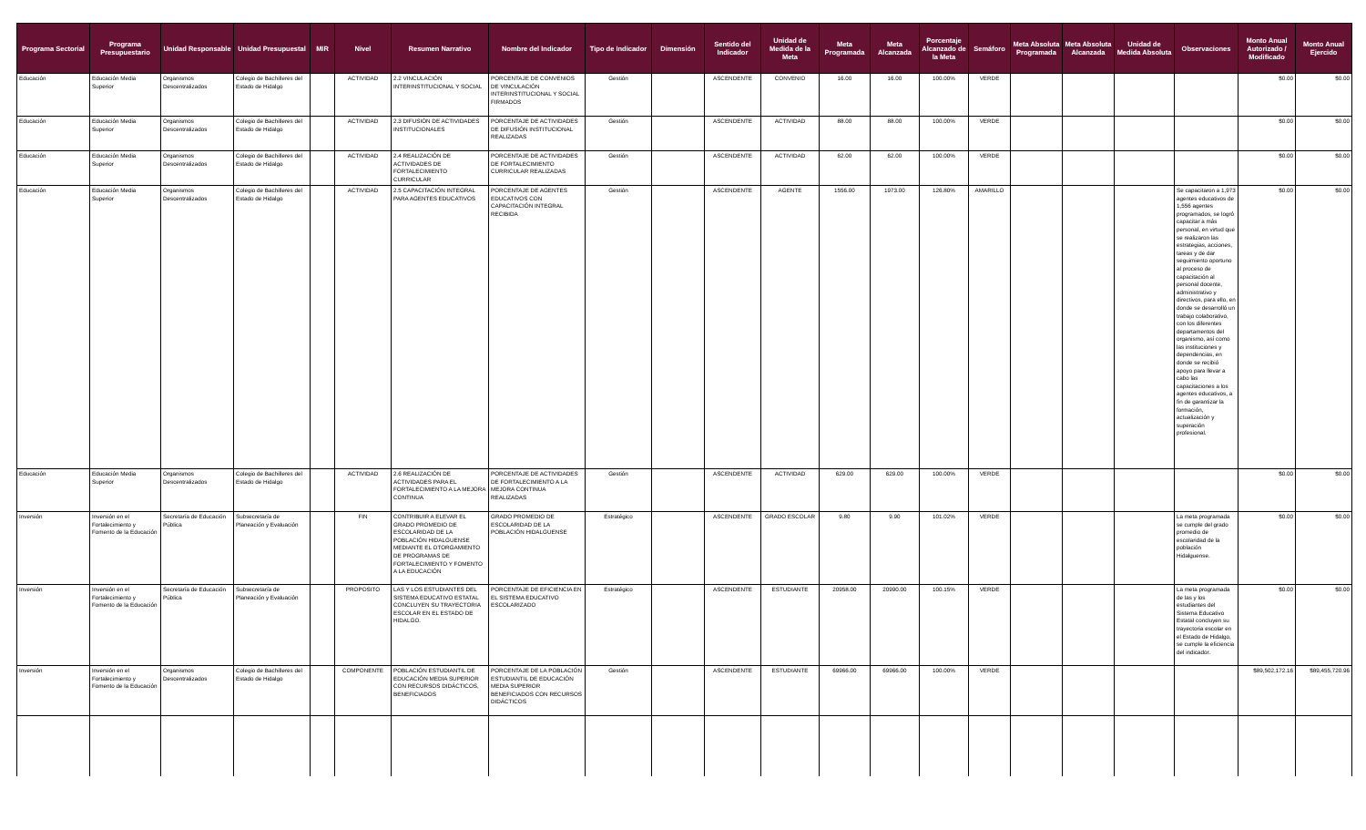| Programa Sectorial | Programa Presupuestario | Unidad Responsable | Unidad Presupuestal | MIR | Nivel | Resumen Narrativo | Nombre del Indicador | Tipo de Indicador | Dimensión | Sentido del Indicador | Unidad de Medida de la Meta | Meta Programada | Meta Alcanzada | Porcentaje Alcanzado de la Meta | Semáforo | Meta Absoluta Programada | Meta Absoluta Alcanzada | Unidad de Medida Absoluta | Observaciones | Monto Anual Autorizado / Modificado | Monto Anual Ejercido |
| --- | --- | --- | --- | --- | --- | --- | --- | --- | --- | --- | --- | --- | --- | --- | --- | --- | --- | --- | --- | --- | --- |
| Educación | Educación Media Superior | Organismos Descentralizados | Colegio de Bachilleres del Estado de Hidalgo | | ACTIVIDAD | 2.2 VINCULACIÓN INTERINSTITUCIONAL Y SOCIAL | PORCENTAJE DE CONVENIOS DE VINCULACIÓN INTERINSTITUCIONAL Y SOCIAL FIRMADOS | Gestión | | ASCENDENTE | CONVENIO | 16.00 | 16.00 | 100.00% | VERDE | | | | | $0.00 | $0.00 |
| Educación | Educación Media Superior | Organismos Descentralizados | Colegio de Bachilleres del Estado de Hidalgo | | ACTIVIDAD | 2.3 DIFUSIÓN DE ACTIVIDADES INSTITUCIONALES | PORCENTAJE DE ACTIVIDADES DE DIFUSIÓN INSTITUCIONAL REALIZADAS | Gestión | | ASCENDENTE | ACTIVIDAD | 88.00 | 88.00 | 100.00% | VERDE | | | | | $0.00 | $0.00 |
| Educación | Educación Media Superior | Organismos Descentralizados | Colegio de Bachilleres del Estado de Hidalgo | | ACTIVIDAD | 2.4 REALIZACIÓN DE ACTIVIDADES DE FORTALECIMIENTO CURRICULAR | PORCENTAJE DE ACTIVIDADES DE FORTALECIMIENTO CURRICULAR REALIZADAS | Gestión | | ASCENDENTE | ACTIVIDAD | 62.00 | 62.00 | 100.00% | VERDE | | | | | $0.00 | $0.00 |
| Educación | Educación Media Superior | Organismos Descentralizados | Colegio de Bachilleres del Estado de Hidalgo | | ACTIVIDAD | 2.5 CAPACITACIÓN INTEGRAL PARA AGENTES EDUCATIVOS | PORCENTAJE DE AGENTES EDUCATIVOS CON CAPACITACIÓN INTEGRAL RECIBIDA | Gestión | | ASCENDENTE | AGENTE | 1556.00 | 1973.00 | 126.80% | AMARILLO | | | | Se capacitaron a 1,973 agentes educativos de 1,556 agentes programados, se logró capacitar a más personal, en virtud que se realizaron las estrategias, acciones, tareas y de dar seguimiento oportuno al proceso de capacitación al personal docente, administrativo y directivos, para ello, en donde se desarrolló un trabajo colaborativo, con los diferentes departamentos del organismo, así como las instituciones y dependencias, en donde se recibió apoyo para llevar a cabo las capacitaciones a los agentes educativos, a fin de garantizar la formación, actualización y superación profesional. | $0.00 | $0.00 |
| Educación | Educación Media Superior | Organismos Descentralizados | Colegio de Bachilleres del Estado de Hidalgo | | ACTIVIDAD | 2.6 REALIZACIÓN DE ACTIVIDADES PARA EL FORTALECIMIENTO A LA MEJORA CONTINUA | PORCENTAJE DE ACTIVIDADES DE FORTALECIMIENTO A LA MEJORA CONTINUA REALIZADAS | Gestión | | ASCENDENTE | ACTIVIDAD | 629.00 | 629.00 | 100.00% | VERDE | | | | | $0.00 | $0.00 |
| Inversión | Inversión en el Fortalecimiento y Fomento de la Educación | Secretaría de Educación Pública | Subsecretaría de Planeación y Evaluación | | FIN | CONTRIBUIR A ELEVAR EL GRADO PROMEDIO DE ESCOLARIDAD DE LA POBLACIÓN HIDALGUENSE MEDIANTE EL OTORGAMIENTO DE PROGRAMAS DE FORTALECIMIENTO Y FOMENTO A LA EDUCACIÓN | GRADO PROMEDIO DE ESCOLARIDAD DE LA POBLACIÓN HIDALGUENSE | Estratégico | | ASCENDENTE | GRADO ESCOLAR | 9.80 | 9.90 | 101.02% | VERDE | | | | La meta programada se cumple del grado promedio de escolaridad de la población Hidalguense. | $0.00 | $0.00 |
| Inversión | Inversión en el Fortalecimiento y Fomento de la Educación | Secretaría de Educación Pública | Subsecretaría de Planeación y Evaluación | | PROPOSITO | LAS Y LOS ESTUDIANTES DEL SISTEMA EDUCATIVO ESTATAL CONCLUYEN SU TRAYECTORIA ESCOLAR EN EL ESTADO DE HIDALGO. | PORCENTAJE DE EFICIENCIA EN EL SISTEMA EDUCATIVO ESCOLARIZADO | Estratégico | | ASCENDENTE | ESTUDIANTE | 20958.00 | 20990.00 | 100.15% | VERDE | | | | La meta programada de las y los estudiantes del Sistema Educativo Estatal concluyen su trayectoria escolar en el Estado de Hidalgo, se cumple la eficiencia del indicador. | $0.00 | $0.00 |
| Inversión | Inversión en el Fortalecimiento y Fomento de la Educación | Organismos Descentralizados | Colegio de Bachilleres del Estado de Hidalgo | | COMPONENTE | POBLACIÓN ESTUDIANTIL DE EDUCACIÓN MEDIA SUPERIOR CON RECURSOS DIDÁCTICOS, BENEFICIADOS | PORCENTAJE DE LA POBLACIÓN ESTUDIANTIL DE EDUCACIÓN MEDIA SUPERIOR BENEFICIADOS CON RECURSOS DIDÁCTICOS | Gestión | | ASCENDENTE | ESTUDIANTE | 69966.00 | 69966.00 | 100.00% | VERDE | | | | | $89,502,172.16 | $89,455,720.96 |